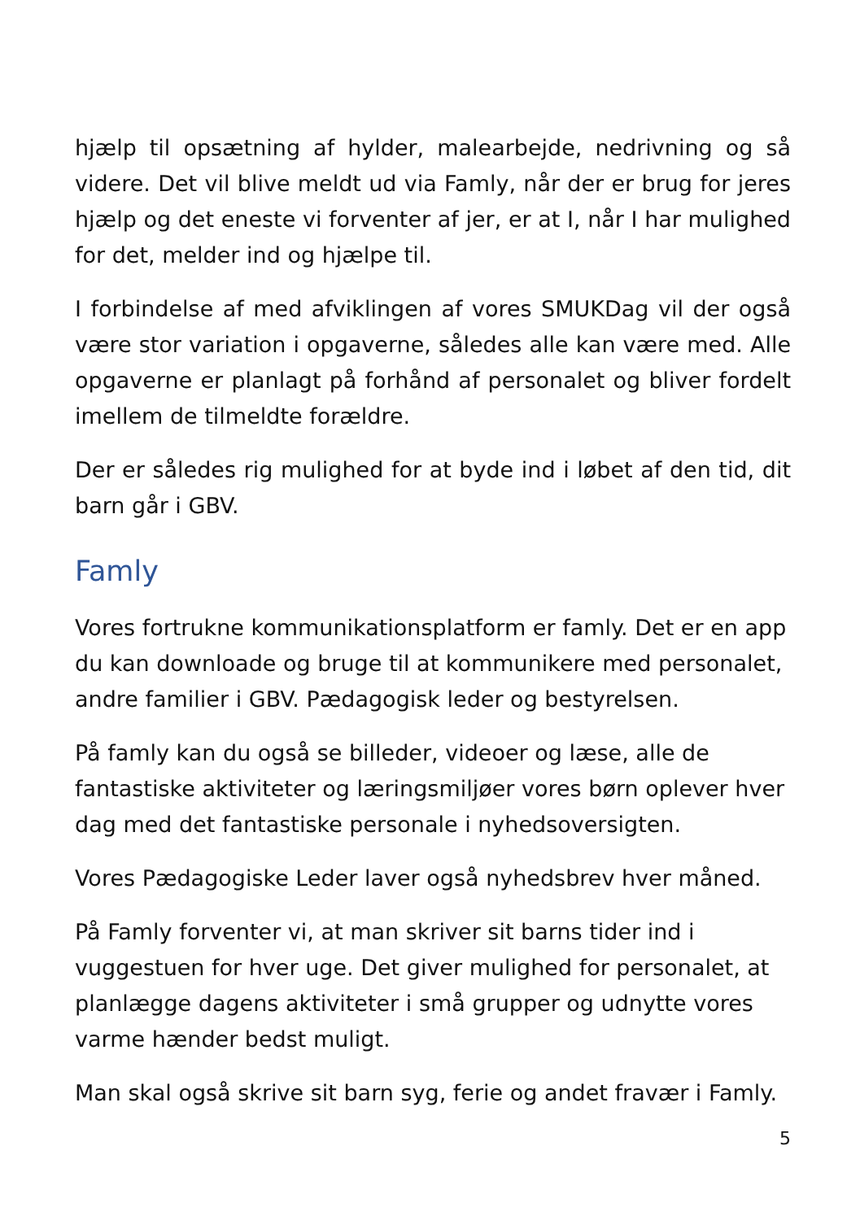hjælp til opsætning af hylder, malearbejde, nedrivning og så videre. Det vil blive meldt ud via Famly, når der er brug for jeres hjælp og det eneste vi forventer af jer, er at I, når I har mulighed for det, melder ind og hjælpe til.
I forbindelse af med afviklingen af vores SMUKDag vil der også være stor variation i opgaverne, således alle kan være med. Alle opgaverne er planlagt på forhånd af personalet og bliver fordelt imellem de tilmeldte forældre.
Der er således rig mulighed for at byde ind i løbet af den tid, dit barn går i GBV.
Famly
Vores fortrukne kommunikationsplatform er famly. Det er en app du kan downloade og bruge til at kommunikere med personalet, andre familier i GBV. Pædagogisk leder og bestyrelsen.
På famly kan du også se billeder, videoer og læse, alle de fantastiske aktiviteter og læringsmiljøer vores børn oplever hver dag med det fantastiske personale i nyhedsoversigten.
Vores Pædagogiske Leder laver også nyhedsbrev hver måned.
På Famly forventer vi, at man skriver sit barns tider ind i vuggestuen for hver uge. Det giver mulighed for personalet, at planlægge dagens aktiviteter i små grupper og udnytte vores varme hænder bedst muligt.
Man skal også skrive sit barn syg, ferie og andet fravær i Famly.
5